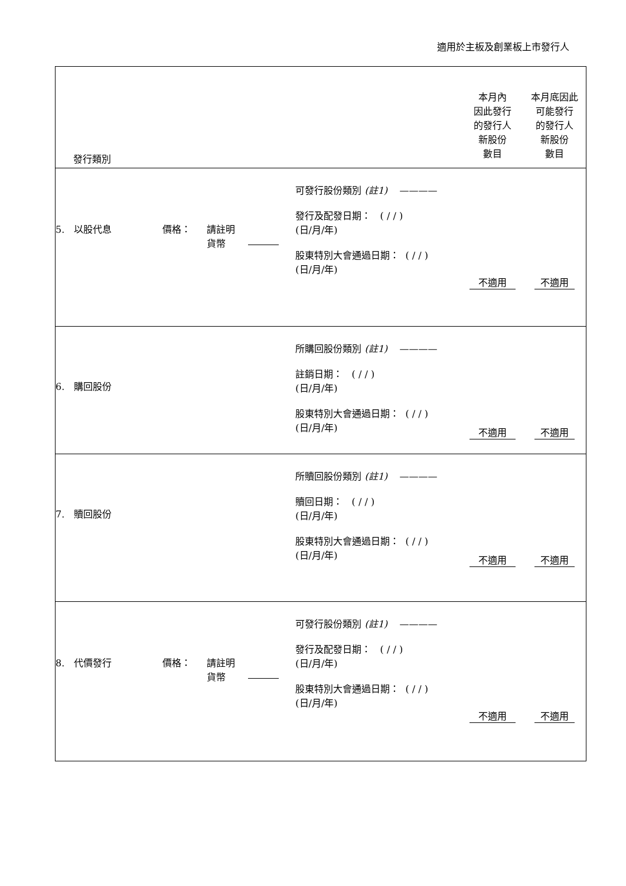適用於主板及創業板上市發行人
| 發行類別 | | | | | 本月內 因此發行 的發行人 新股份 數目 | 本月底因此 可能發行 的發行人 新股份 數目 |
| 5. 以股代息 | 價格： | 請註明 貨幣 | | 可發行股份類別 (註1) ———— 發行及配發日期： ( / / ) (日/月/年) 股東特別大會通過日期： ( / / ) (日/月/年) | 不適用 | 不適用 |
| 6. 購回股份 | | | | 所購回股份類別 (註1) ———— 註銷日期： ( / / ) (日/月/年) 股東特別大會通過日期： ( / / ) (日/月/年) | 不適用 | 不適用 |
| 7. 贖回股份 | | | | 所贖回股份類別 (註1) ———— 贖回日期： ( / / ) (日/月/年) 股東特別大會通過日期： ( / / ) (日/月/年) | 不適用 | 不適用 |
| 8. 代價發行 | 價格： | 請註明 貨幣 | | 可發行股份類別 (註1) ———— 發行及配發日期： ( / / ) (日/月/年) 股東特別大會通過日期： ( / / ) (日/月/年) | 不適用 | 不適用 |